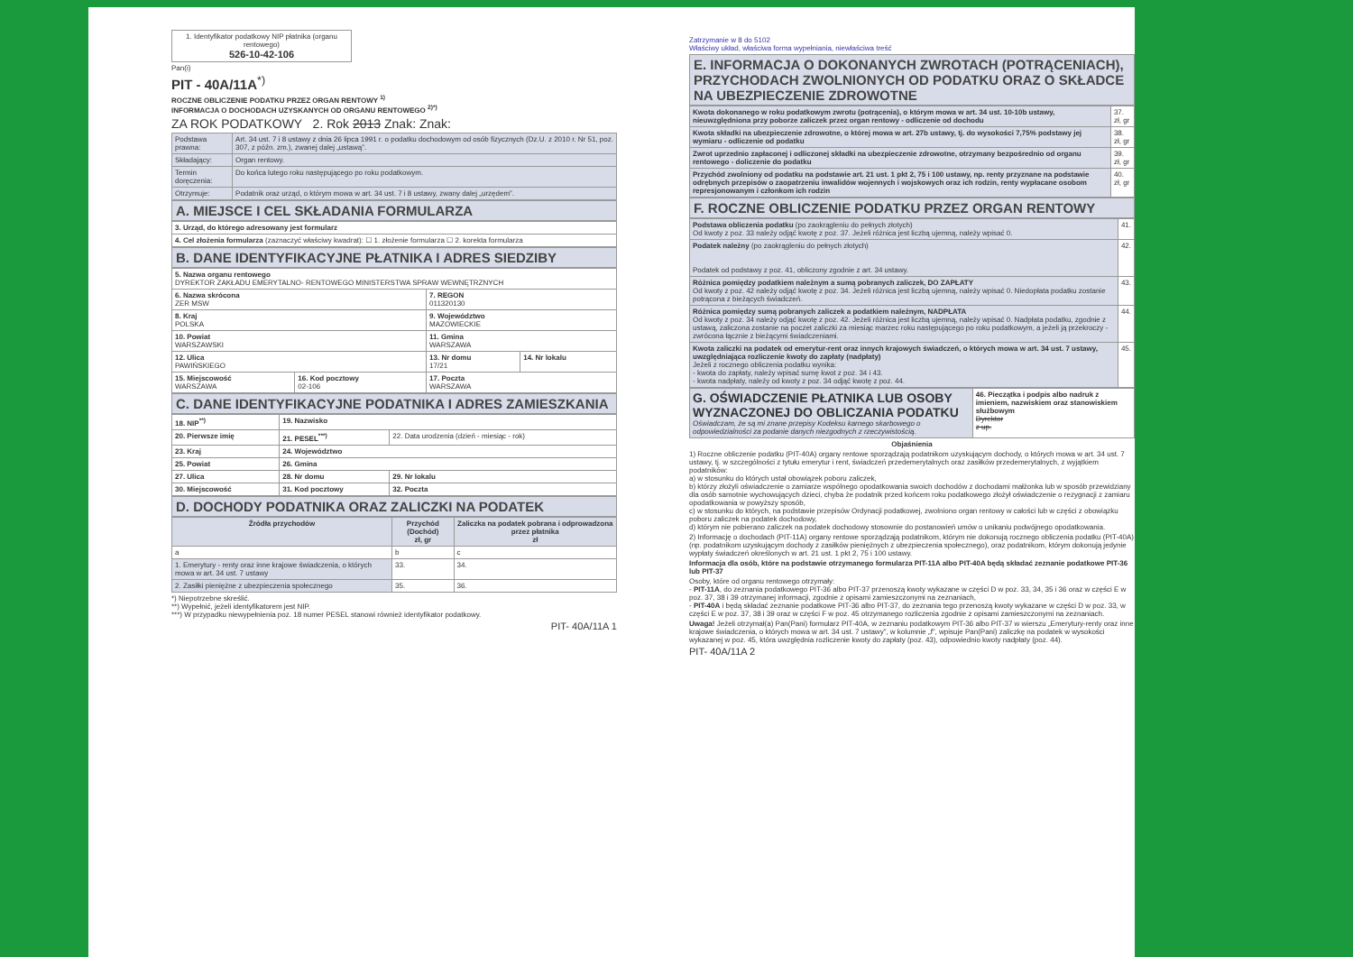| 1. Identyfikator podatkowy NIP płatnika (organu rentowego) 526-10-42-106 |
Pan(i)
PIT - 40A/11A<sup>*)</sup>
ROCZNE OBLICZENIE PODATKU PRZEZ ORGAN RENTOWY <sup>1)</sup>
INFORMACJA O DOCHODACH UZYSKANYCH OD ORGANU RENTOWEGO <sup>2)*)</sup>
ZA ROK PODATKOWY 2. Rok 2013 Znak: Znak:
| Podstawa prawna: | Art. 34 ust. 7 i 8 ustawy z dnia 26 lipca 1991 r. o podatku dochodowym od osób fizycznych (Dz.U. z 2010 r. Nr 51, poz. 307, z późn. zm.), zwanej dalej „ustawą”. |
| Składający: | Organ rentowy. |
| Termin doręczenia: | Do końca lutego roku następującego po roku podatkowym. |
| Otrzymuje: | Podatnik oraz urząd, o którym mowa w art. 34 ust. 7 i 8 ustawy, zwany dalej „urzędem”. |
A. MIEJSCE I CEL SKŁADANIA FORMULARZA
| 3. Urząd, do którego adresowany jest formularz |
| 4. Cel złożenia formularza (zaznaczyć właściwy kwadrat): ☐ 1. złożenie formularza ☐ 2. korekta formularza |
B. DANE IDENTYFIKACYJNE PŁATNIKA I ADRES SIEDZIBY
| 5. Nazwa organu rentowego DYREKTOR ZAKŁADU EMERYTALNO- RENTOWEGO MINISTERSTWA SPRAW WEWNĘTRZNYCH | | | |
| 6. Nazwa skrócona ZER MSW | | 7. REGON 011320130 | |
| 8. Kraj POLSKA | | 9. Województwo MAZOWIECKIE | |
| 10. Powiat WARSZAWSKI | | 11. Gmina WARSZAWA | |
| 12. Ulica PAWIŃSKIEGO | | 13. Nr domu 17/21 | 14. Nr lokalu |
| 15. Miejscowość WARSZAWA | 16. Kod pocztowy 02-106 | 17. Poczta WARSZAWA | |
C. DANE IDENTYFIKACYJNE PODATNIKA I ADRES ZAMIESZKANIA
| 18. NIP<sup>**)</sup> | 19. Nazwisko | |
| 20. Pierwsze imię | 21. PESEL<sup>***)</sup> | 22. Data urodzenia (dzień - miesiąc - rok) |
| 23. Kraj | 24. Województwo | |
| 25. Powiat | 26. Gmina | |
| 27. Ulica | 28. Nr domu | 29. Nr lokalu |
| 30. Miejscowość | 31. Kod pocztowy | 32. Poczta |
D. DOCHODY PODATNIKA ORAZ ZALICZKI NA PODATEK
| Źródła przychodów | Przychód (Dochód) zł, gr | Zaliczka na podatek pobrana i odprowadzona przez płatnika zł |
| --- | --- | --- |
| a | b | c |
| 1. Emerytury - renty oraz inne krajowe świadczenia, o których mowa w art. 34 ust. 7 ustawy | 33. | 34. |
| 2. Zasiłki pieniężne z ubezpieczenia społecznego | 35. | 36. |
*) Niepotrzebne skreślić.
**) Wypełnić, jeżeli identyfikatorem jest NIP.
***) W przypadku niewypełnienia poz. 18 numer PESEL stanowi również identyfikator podatkowy.
PIT- 40A/11A 1
Zatrzymanie w 8 do 5102
Właściwy układ, właściwa forma wypełniania, niewłaściwa treść
E. INFORMACJA O DOKONANYCH ZWROTACH (POTRĄCENIACH), PRZYCHODACH ZWOLNIONYCH OD PODATKU ORAZ O SKŁADCE NA UBEZPIECZENIE ZDROWOTNE
| Kwota dokonanego w roku podatkowym zwrotu (potrącenia), o którym mowa w art. 34 ust. 10-10b ustawy, nieuwzględniona przy poborze zaliczek przez organ rentowy - odliczenie od dochodu | 37. zł, gr |
| Kwota składki na ubezpieczenie zdrowotne, o której mowa w art. 27b ustawy, tj. do wysokości 7,75% podstawy jej wymiaru - odliczenie od podatku | 38. zł, gr |
| Zwrot uprzednio zapłaconej i odliczonej składki na ubezpieczenie zdrowotne, otrzymany bezpośrednio od organu rentowego - doliczenie do podatku | 39. zł, gr |
| Przychód zwolniony od podatku na podstawie art. 21 ust. 1 pkt 2, 75 i 100 ustawy, np. renty przyznane na podstawie odrębnych przepisów o zaopatrzeniu inwalidów wojennych i wojskowych oraz ich rodzin, renty wypłacane osobom represjonowanym i członkom ich rodzin | 40. zł, gr |
F. ROCZNE OBLICZENIE PODATKU PRZEZ ORGAN RENTOWY
| Podstawa obliczenia podatku (po zaokrągleniu do pełnych złotych) Od kwoty z poz. 33 należy odjąć kwotę z poz. 37. Jeżeli różnica jest liczbą ujemną, należy wpisać 0. | 41. |
| Podatek należny (po zaokrągleniu do pełnych złotych) Podatek od podstawy z poz. 41, obliczony zgodnie z art. 34 ustawy. | 42. |
| Różnica pomiędzy podatkiem należnym a sumą pobranych zaliczek, DO ZAPŁATY Od kwoty z poz. 42 należy odjąć kwotę z poz. 34. Jeżeli różnica jest liczbą ujemną, należy wpisać 0. Niedopłata podatku zostanie potrącona z bieżących świadczeń. | 43. |
| Różnica pomiędzy sumą pobranych zaliczek a podatkiem należnym, NADPŁATA Od kwoty z poz. 34 należy odjąć kwotę z poz. 42. Jeżeli różnica jest liczbą ujemną, należy wpisać 0. Nadpłata podatku, zgodnie z ustawą, zaliczona zostanie na poczet zaliczki za miesiąc marzec roku następującego po roku podatkowym, a jeżeli ją przekroczy - zwrócona łącznie z bieżącymi świadczeniami. | 44. |
| Kwota zaliczki na podatek od emerytur-rent oraz innych krajowych świadczeń, o których mowa w art. 34 ust. 7 ustawy, uwzględniająca rozliczenie kwoty do zapłaty (nadpłaty) Jeżeli z rocznego obliczenia podatku wynika: - kwota do zapłaty, należy wpisać sumę kwot z poz. 34 i 43. - kwota nadpłaty, należy od kwoty z poz. 34 odjąć kwotę z poz. 44. | 45. |
| G. OŚWIADCZENIE PŁATNIKA LUB OSOBY WYZNACZONEJ DO OBLICZANIA PODATKU Oświadczam, że są mi znane przepisy Kodeksu karnego skarbowego o odpowiedzialności za podanie danych niezgodnych z rzeczywistością. | 46. Pieczątka i podpis albo nadruk z imieniem, nazwiskiem oraz stanowiskiem służbowym Dyrektor z up. |
Objaśnienia
1) Roczne obliczenie podatku (PIT-40A) organy rentowe sporządzają podatnikom uzyskującym dochody, o których mowa w art. 34 ust. 7 ustawy, tj. w szczególności z tytułu emerytur i rent, świadczeń przedemerytalnych oraz zasiłków przedemerytalnych, z wyjątkiem podatników:
a) w stosunku do których ustał obowiązek poboru zaliczek,
b) którzy złożyli oświadczenie o zamiarze wspólnego opodatkowania swoich dochodów z dochodami małżonka lub w sposób przewidziany dla osób samotnie wychowujących dzieci, chyba że podatnik przed końcem roku podatkowego złożył oświadczenie o rezygnacji z zamiaru opodatkowania w powyższy sposób,
c) w stosunku do których, na podstawie przepisów Ordynacji podatkowej, zwolniono organ rentowy w całości lub w części z obowiązku poboru zaliczek na podatek dochodowy,
d) którym nie pobierano zaliczek na podatek dochodowy stosownie do postanowień umów o unikaniu podwójnego opodatkowania.
2) Informację o dochodach (PIT-11A) organy rentowe sporządzają podatnikom, którym nie dokonują rocznego obliczenia podatku (PIT-40A) (np. podatnikom uzyskującym dochody z zasiłków pieniężnych z ubezpieczenia społecznego), oraz podatnikom, którym dokonują jedynie wypłaty świadczeń określonych w art. 21 ust. 1 pkt 2, 75 i 100 ustawy.
Informacja dla osób, które na podstawie otrzymanego formularza PIT-11A albo PIT-40A będą składać zeznanie podatkowe PIT-36 lub PIT-37
Osoby, które od organu rentowego otrzymały:
- PIT-11A, do zeznania podatkowego PIT-36 albo PIT-37 przenoszą kwoty wykazane w części D w poz. 33, 34, 35 i 36 oraz w części E w poz. 37, 38 i 39 otrzymanej informacji, zgodnie z opisami zamieszczonymi na zeznaniach,
- PIT-40A i będą składać zeznanie podatkowe PIT-36 albo PIT-37, do zeznania tego przenoszą kwoty wykazane w części D w poz. 33, w części E w poz. 37, 38 i 39 oraz w części F w poz. 45 otrzymanego rozliczenia zgodnie z opisami zamieszczonymi na zeznaniach.
Uwaga! Jeżeli otrzymał(a) Pan(Pani) formularz PIT-40A, w zeznaniu podatkowym PIT-36 albo PIT-37 w wierszu „Emerytury-renty oraz inne krajowe świadczenia, o których mowa w art. 34 ust. 7 ustawy”, w kolumnie „f”, wpisuje Pan(Pani) zaliczkę na podatek w wysokości wykazanej w poz. 45, która uwzględnia rozliczenie kwoty do zapłaty (poz. 43), odpowiednio kwoty nadpłaty (poz. 44).
PIT- 40A/11A 2